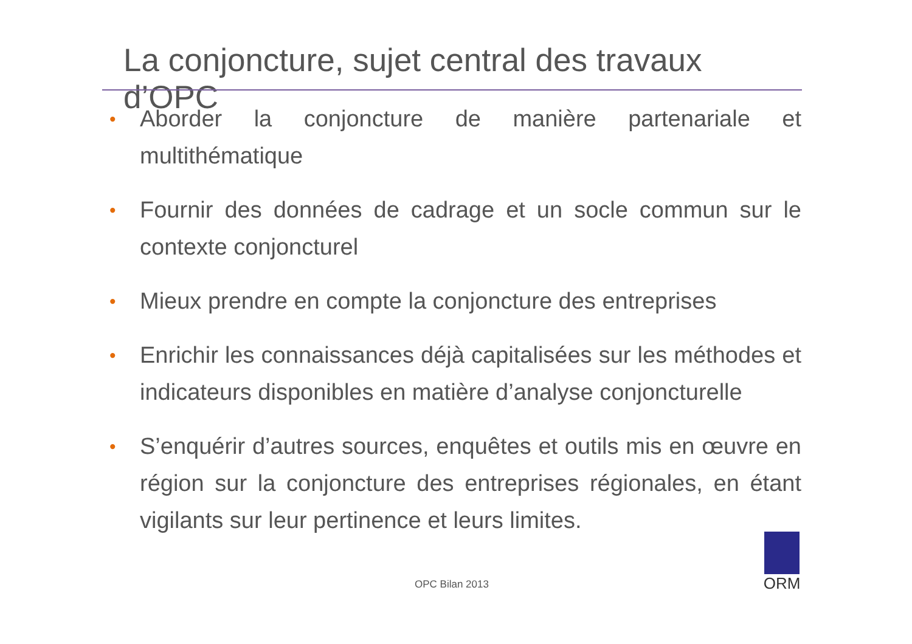La conjoncture, sujet central des travaux d’OPC
• Aborder la conjoncture de manière partenariale et multithématique
• Fournir des données de cadrage et un socle commun sur le contexte conjoncturel
• Mieux prendre en compte la conjoncture des entreprises
• Enrichir les connaissances déjà capitalisées sur les méthodes et indicateurs disponibles en matière d’analyse conjoncturelle
• S’enquérir d’autres sources, enquêtes et outils mis en œuvre en région sur la conjoncture des entreprises régionales, en étant vigilants sur leur pertinence et leurs limites.
OPC Bilan 2013
ORM